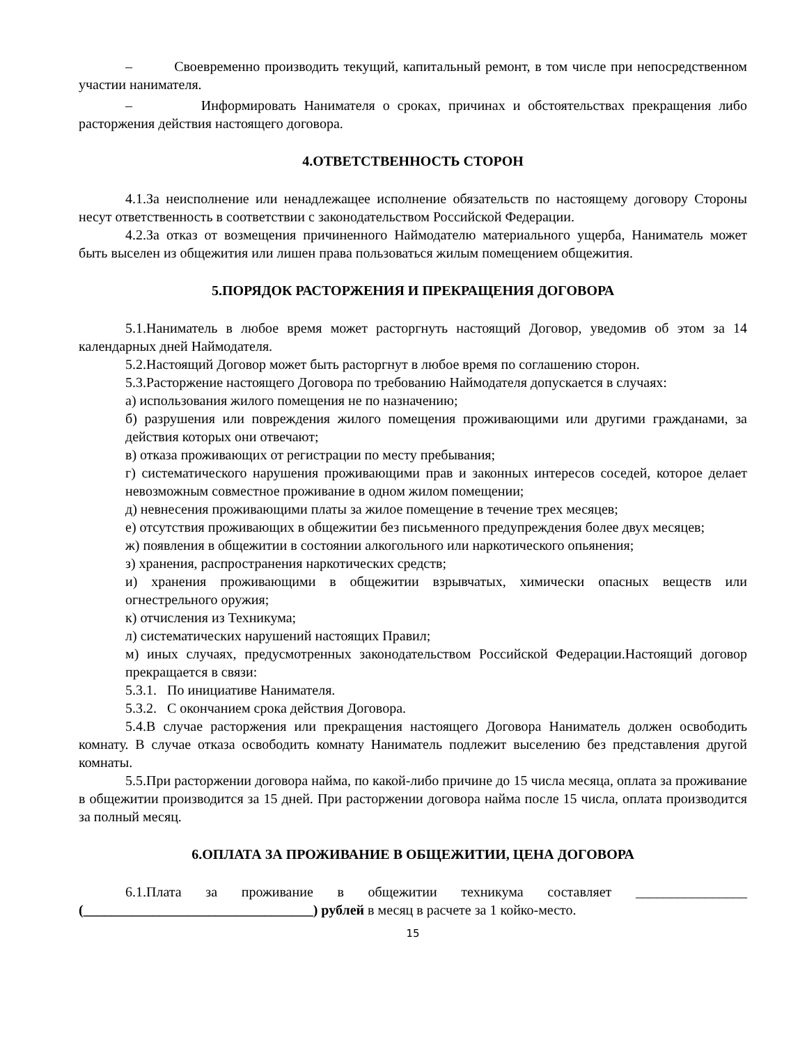– Своевременно производить текущий, капитальный ремонт, в том числе при непосредственном участии нанимателя.
– Информировать Нанимателя о сроках, причинах и обстоятельствах прекращения либо расторжения действия настоящего договора.
4.ОТВЕТСТВЕННОСТЬ СТОРОН
4.1.За неисполнение или ненадлежащее исполнение обязательств по настоящему договору Стороны несут ответственность в соответствии с законодательством Российской Федерации.
4.2.За отказ от возмещения причиненного Наймодателю материального ущерба, Наниматель может быть выселен из общежития или лишен права пользоваться жилым помещением общежития.
5.ПОРЯДОК РАСТОРЖЕНИЯ И ПРЕКРАЩЕНИЯ ДОГОВОРА
5.1.Наниматель в любое время может расторгнуть настоящий Договор, уведомив об этом за 14 календарных дней Наймодателя.
5.2.Настоящий Договор может быть расторгнут в любое время по соглашению сторон.
5.3.Расторжение настоящего Договора по требованию Наймодателя допускается в случаях:
а) использования жилого помещения не по назначению;
б) разрушения или повреждения жилого помещения проживающими или другими гражданами, за действия которых они отвечают;
в) отказа проживающих от регистрации по месту пребывания;
г) систематического нарушения проживающими прав и законных интересов соседей, которое делает невозможным совместное проживание в одном жилом помещении;
д) невнесения проживающими платы за жилое помещение в течение трех месяцев;
е) отсутствия проживающих в общежитии без письменного предупреждения более двух месяцев;
ж) появления в общежитии в состоянии алкогольного или наркотического опьянения;
з) хранения, распространения наркотических средств;
и) хранения проживающими в общежитии взрывчатых, химически опасных веществ или огнестрельного оружия;
к) отчисления из Техникума;
л) систематических нарушений настоящих Правил;
м) иных случаях, предусмотренных законодательством Российской Федерации.Настоящий договор прекращается в связи:
5.3.1. По инициативе Нанимателя.
5.3.2. С окончанием срока действия Договора.
5.4.В случае расторжения или прекращения настоящего Договора Наниматель должен освободить комнату. В случае отказа освободить комнату Наниматель подлежит выселению без представления другой комнаты.
5.5.При расторжении договора найма, по какой-либо причине до 15 числа месяца, оплата за проживание в общежитии производится за 15 дней. При расторжении договора найма после 15 числа, оплата производится за полный месяц.
6.ОПЛАТА ЗА ПРОЖИВАНИЕ В ОБЩЕЖИТИИ, ЦЕНА ДОГОВОРА
6.1.Плата за проживание в общежитии техникума составляет ________________ (_________________________________) рублей в месяц в расчете за 1 койко-место.
15